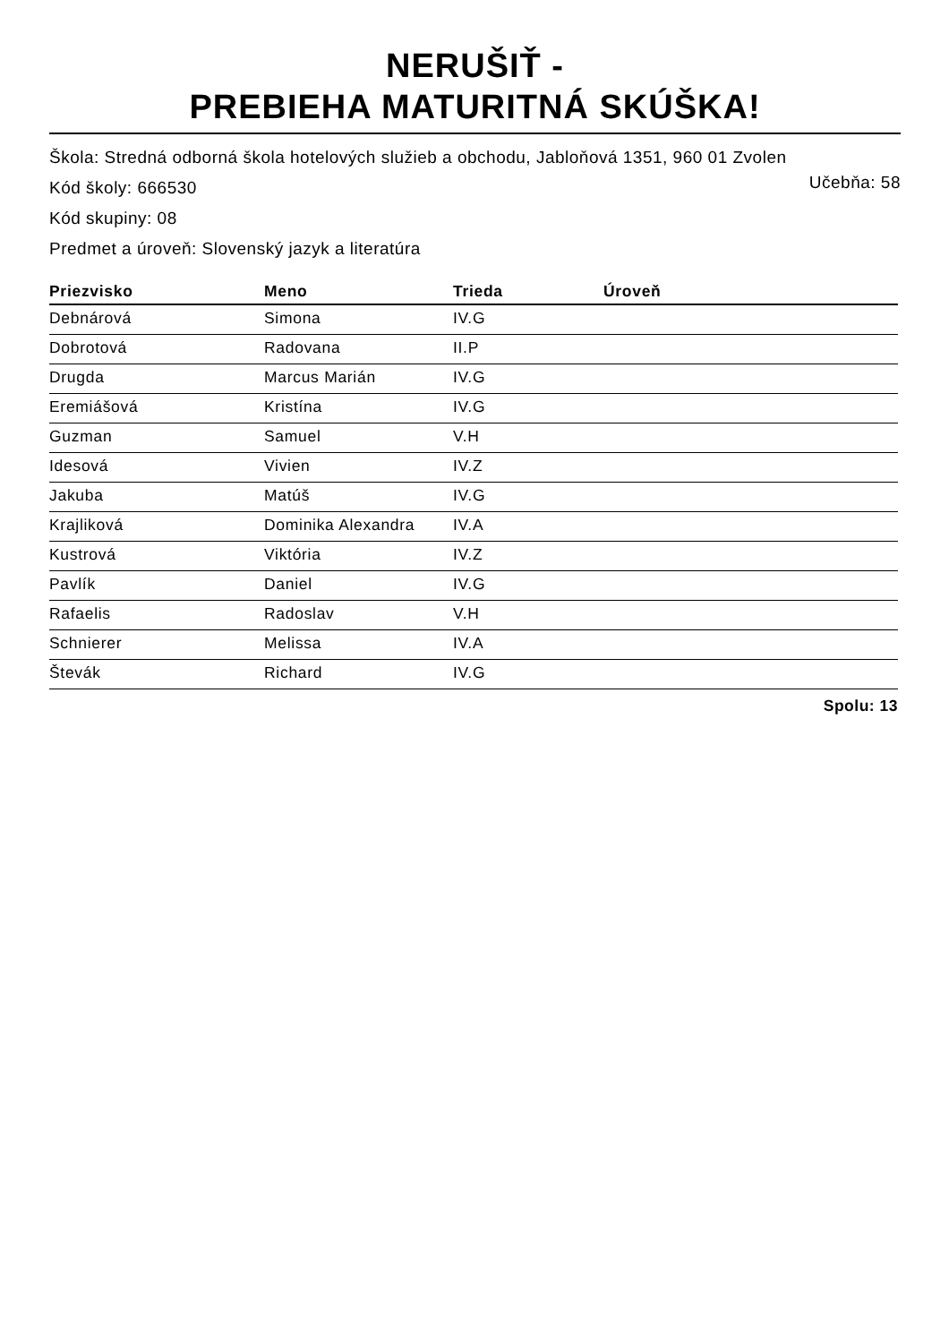NERUŠIŤ -
PREBIEHA MATURITNÁ SKÚŠKA!
Škola: Stredná odborná škola hotelových služieb a obchodu, Jabloňová 1351, 960 01 Zvolen
Kód školy: 666530 Učebňa: 58
Kód skupiny: 08
Predmet a úroveň: Slovenský jazyk a literatúra
| Priezvisko | Meno | Trieda | Úroveň |
| --- | --- | --- | --- |
| Debnárová | Simona | IV.G | |
| Dobrotová | Radovana | II.P | |
| Drugda | Marcus Marián | IV.G | |
| Eremiášová | Kristína | IV.G | |
| Guzman | Samuel | V.H | |
| Idesová | Vivien | IV.Z | |
| Jakuba | Matúš | IV.G | |
| Krajliková | Dominika Alexandra | IV.A | |
| Kustrová | Viktória | IV.Z | |
| Pavlík | Daniel | IV.G | |
| Rafaelis | Radoslav | V.H | |
| Schnierer | Melissa | IV.A | |
| Števák | Richard | IV.G | |
Spolu: 13